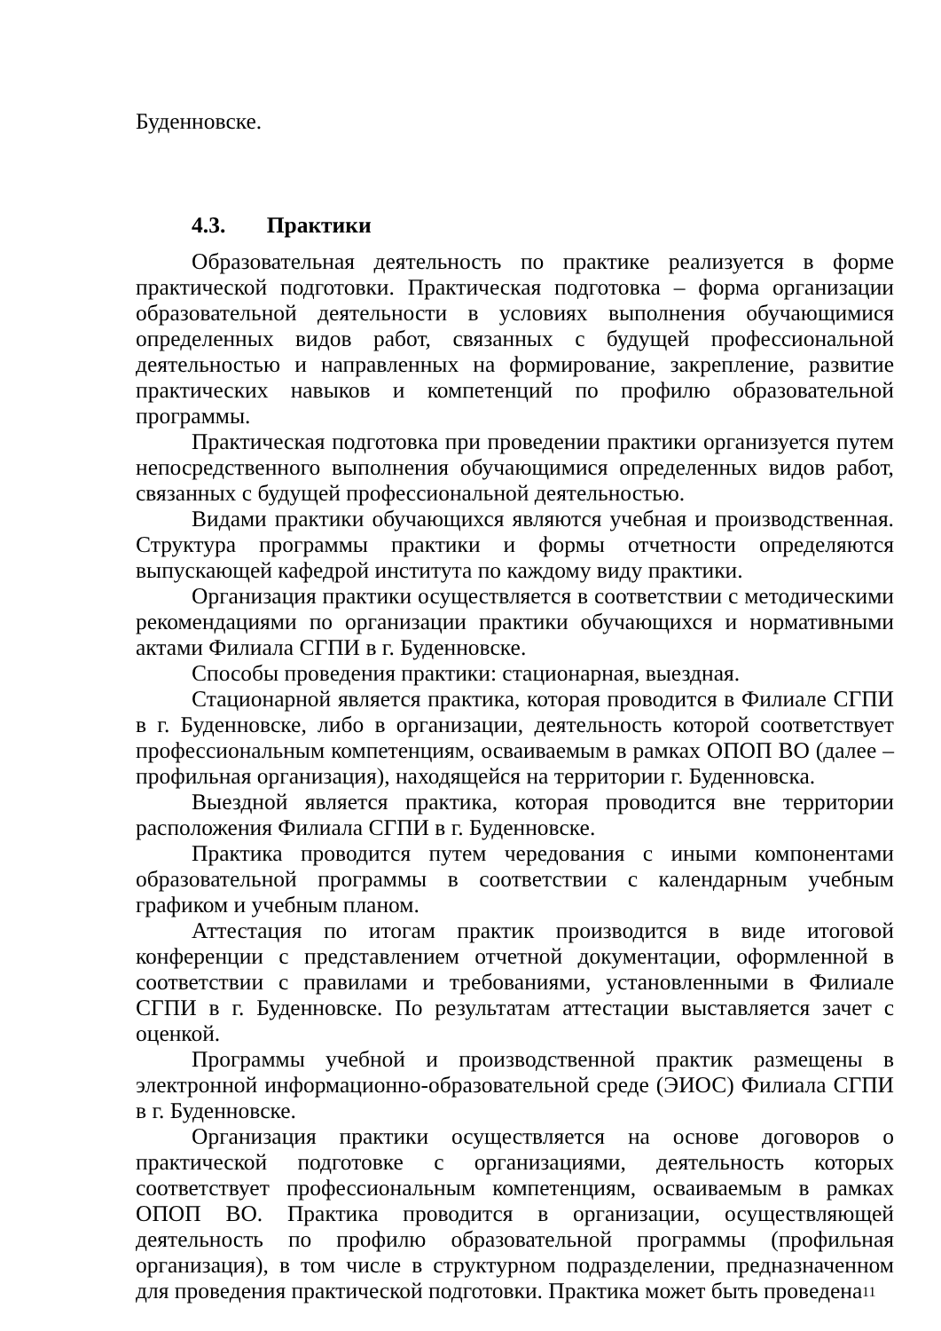Буденновске.
4.3. Практики
Образовательная деятельность по практике реализуется в форме практической подготовки. Практическая подготовка – форма организации образовательной деятельности в условиях выполнения обучающимися определенных видов работ, связанных с будущей профессиональной деятельностью и направленных на формирование, закрепление, развитие практических навыков и компетенций по профилю образовательной программы.
Практическая подготовка при проведении практики организуется путем непосредственного выполнения обучающимися определенных видов работ, связанных с будущей профессиональной деятельностью.
Видами практики обучающихся являются учебная и производственная. Структура программы практики и формы отчетности определяются выпускающей кафедрой института по каждому виду практики.
Организация практики осуществляется в соответствии с методическими рекомендациями по организации практики обучающихся и нормативными актами Филиала СГПИ в г. Буденновске.
Способы проведения практики: стационарная, выездная.
Стационарной является практика, которая проводится в Филиале СГПИ в г. Буденновске, либо в организации, деятельность которой соответствует профессиональным компетенциям, осваиваемым в рамках ОПОП ВО (далее – профильная организация), находящейся на территории г. Буденновска.
Выездной является практика, которая проводится вне территории расположения Филиала СГПИ в г. Буденновске.
Практика проводится путем чередования с иными компонентами образовательной программы в соответствии с календарным учебным графиком и учебным планом.
Аттестация по итогам практик производится в виде итоговой конференции с представлением отчетной документации, оформленной в соответствии с правилами и требованиями, установленными в Филиале СГПИ в г. Буденновске. По результатам аттестации выставляется зачет с оценкой.
Программы учебной и производственной практик размещены в электронной информационно-образовательной среде (ЭИОС) Филиала СГПИ в г. Буденновске.
Организация практики осуществляется на основе договоров о практической подготовке с организациями, деятельность которых соответствует профессиональным компетенциям, осваиваемым в рамках ОПОП ВО. Практика проводится в организации, осуществляющей деятельность по профилю образовательной программы (профильная организация), в том числе в структурном подразделении, предназначенном для проведения практической подготовки. Практика может быть проведена
11